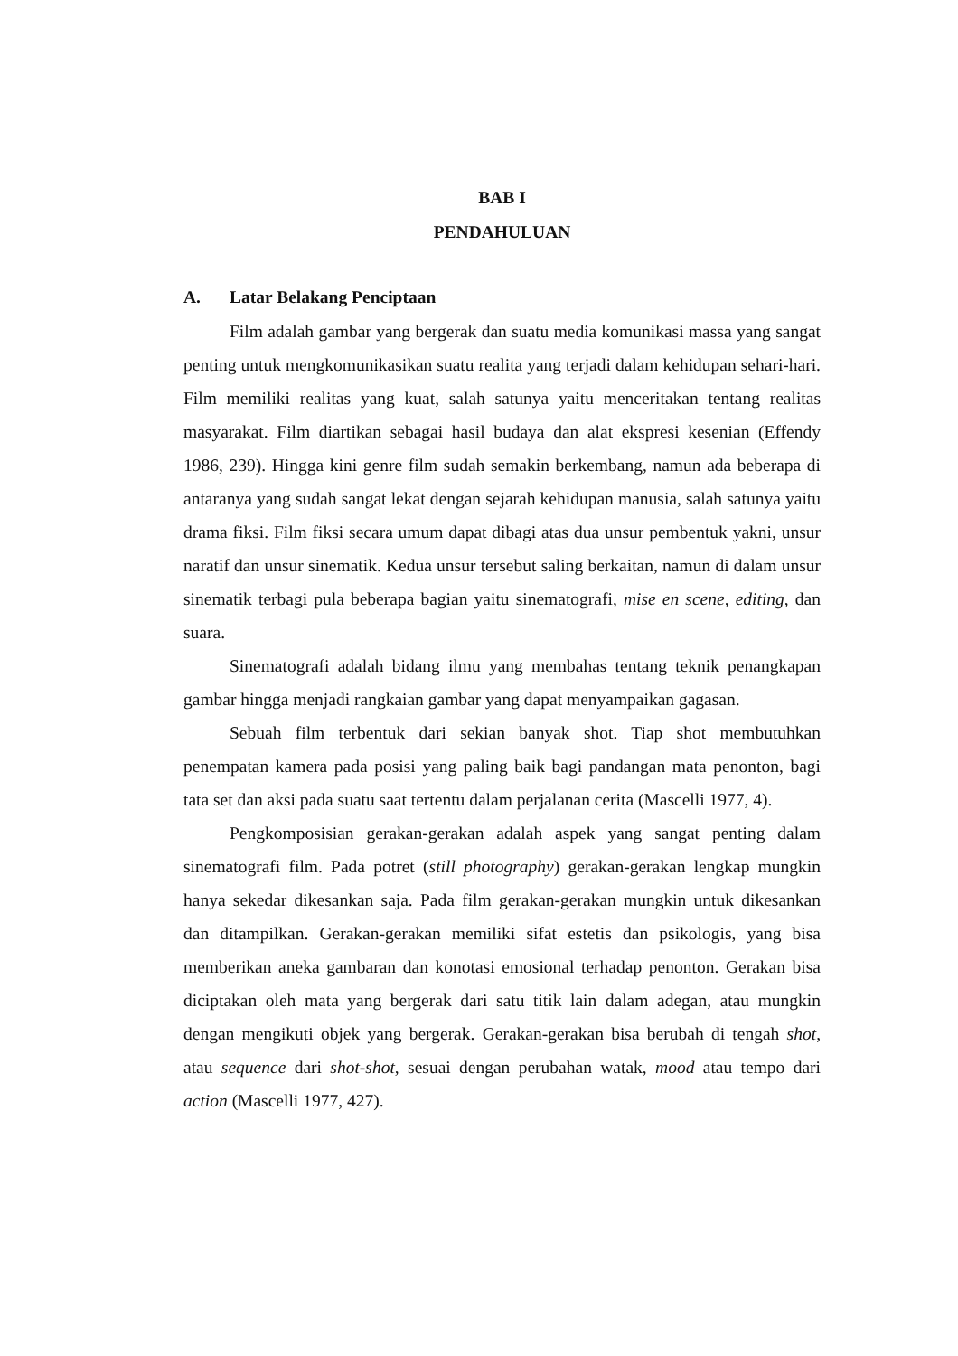BAB I
PENDAHULUAN
A. Latar Belakang Penciptaan
Film adalah gambar yang bergerak dan suatu media komunikasi massa yang sangat penting untuk mengkomunikasikan suatu realita yang terjadi dalam kehidupan sehari-hari. Film memiliki realitas yang kuat, salah satunya yaitu menceritakan tentang realitas masyarakat. Film diartikan sebagai hasil budaya dan alat ekspresi kesenian (Effendy 1986, 239). Hingga kini genre film sudah semakin berkembang, namun ada beberapa di antaranya yang sudah sangat lekat dengan sejarah kehidupan manusia, salah satunya yaitu drama fiksi. Film fiksi secara umum dapat dibagi atas dua unsur pembentuk yakni, unsur naratif dan unsur sinematik. Kedua unsur tersebut saling berkaitan, namun di dalam unsur sinematik terbagi pula beberapa bagian yaitu sinematografi, mise en scene, editing, dan suara.
Sinematografi adalah bidang ilmu yang membahas tentang teknik penangkapan gambar hingga menjadi rangkaian gambar yang dapat menyampaikan gagasan.
Sebuah film terbentuk dari sekian banyak shot. Tiap shot membutuhkan penempatan kamera pada posisi yang paling baik bagi pandangan mata penonton, bagi tata set dan aksi pada suatu saat tertentu dalam perjalanan cerita (Mascelli 1977, 4).
Pengkomposisian gerakan-gerakan adalah aspek yang sangat penting dalam sinematografi film. Pada potret (still photography) gerakan-gerakan lengkap mungkin hanya sekedar dikesankan saja. Pada film gerakan-gerakan mungkin untuk dikesankan dan ditampilkan. Gerakan-gerakan memiliki sifat estetis dan psikologis, yang bisa memberikan aneka gambaran dan konotasi emosional terhadap penonton. Gerakan bisa diciptakan oleh mata yang bergerak dari satu titik lain dalam adegan, atau mungkin dengan mengikuti objek yang bergerak. Gerakan-gerakan bisa berubah di tengah shot, atau sequence dari shot-shot, sesuai dengan perubahan watak, mood atau tempo dari action (Mascelli 1977, 427).